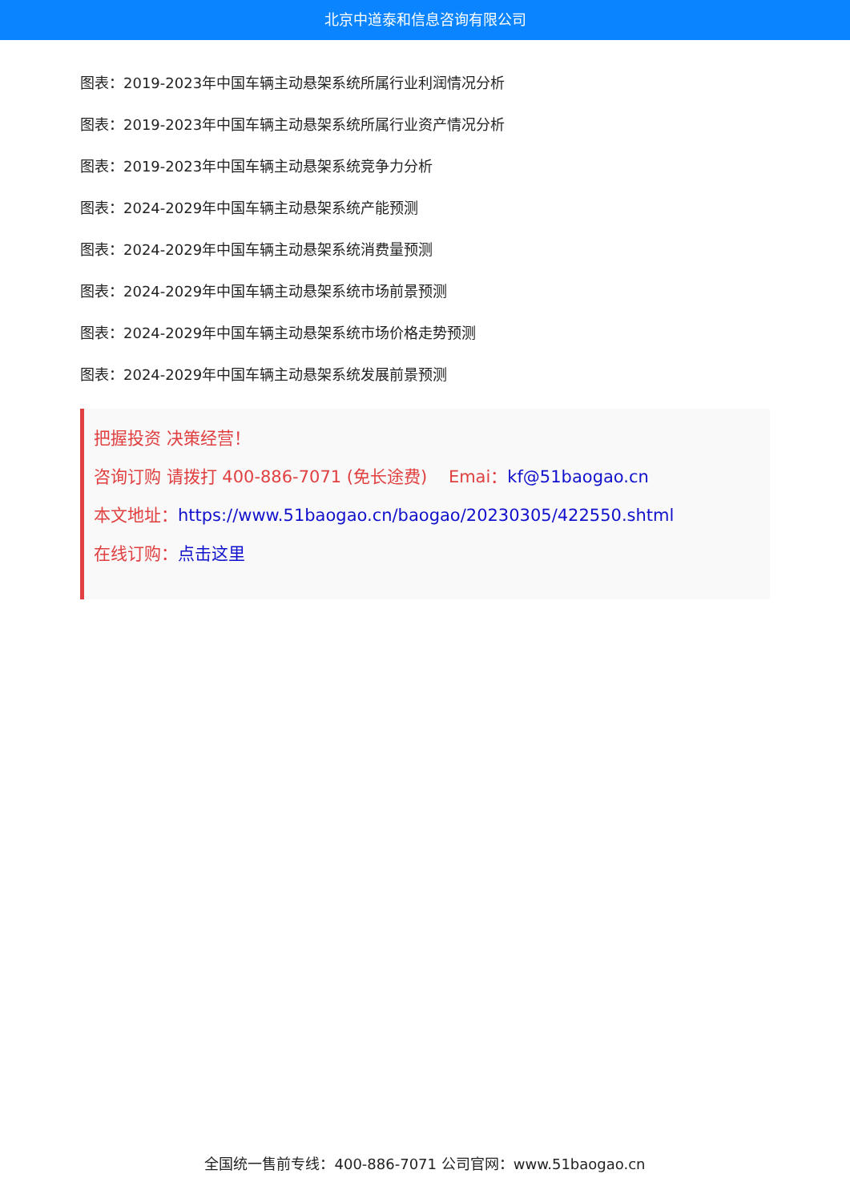北京中道泰和信息咨询有限公司
图表：2019-2023年中国车辆主动悬架系统所属行业利润情况分析
图表：2019-2023年中国车辆主动悬架系统所属行业资产情况分析
图表：2019-2023年中国车辆主动悬架系统竞争力分析
图表：2024-2029年中国车辆主动悬架系统产能预测
图表：2024-2029年中国车辆主动悬架系统消费量预测
图表：2024-2029年中国车辆主动悬架系统市场前景预测
图表：2024-2029年中国车辆主动悬架系统市场价格走势预测
图表：2024-2029年中国车辆主动悬架系统发展前景预测
把握投资 决策经营！
咨询订购 请拨打 400-886-7071 (免长途费) Emai：kf@51baogao.cn
本文地址：https://www.51baogao.cn/baogao/20230305/422550.shtml
在线订购：点击这里
全国统一售前专线：400-886-7071 公司官网：www.51baogao.cn